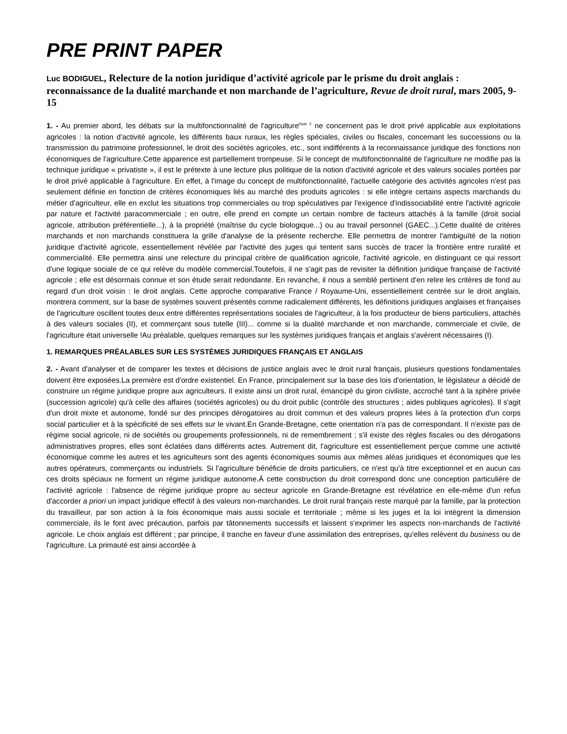PRE PRINT PAPER
Luc BODIGUEL, Relecture de la notion juridique d’activité agricole par le prisme du droit anglais : reconnaissance de la dualité marchande et non marchande de l’agriculture, Revue de droit rural, mars 2005, 9-15
1. - Au premier abord, les débats sur la multifonctionnalité de l'agriculture<sup>Note 2</sup> ne concernent pas le droit privé applicable aux exploitations agricoles : la notion d'activité agricole, les différents baux ruraux, les règles spéciales, civiles ou fiscales, concernant les successions ou la transmission du patrimoine professionnel, le droit des sociétés agricoles, etc., sont indifférents à la reconnaissance juridique des fonctions non économiques de l'agriculture.Cette apparence est partiellement trompeuse. Si le concept de multifonctionnalité de l'agriculture ne modifie pas la technique juridique « privatiste », il est le prétexte à une lecture plus politique de la notion d'activité agricole et des valeurs sociales portées par le droit privé applicable à l'agriculture. En effet, à l'image du concept de multifonctionnalité, l'actuelle catégorie des activités agricoles n'est pas seulement définie en fonction de critères économiques liés au marché des produits agricoles : si elle intègre certains aspects marchands du métier d'agriculteur, elle en exclut les situations trop commerciales ou trop spéculatives par l'exigence d'indissociabilité entre l'activité agricole par nature et l'activité paracommerciale ; en outre, elle prend en compte un certain nombre de facteurs attachés à la famille (droit social agricole, attribution préférentielle...), à la propriété (maîtrise du cycle biologique...) ou au travail personnel (GAEC...).Cette dualité de critères marchands et non marchands constituera la grille d'analyse de la présente recherche. Elle permettra de montrer l'ambiguïté de la notion juridique d'activité agricole, essentiellement révélée par l'activité des juges qui tentent sans succès de tracer la frontière entre ruralité et commercialité. Elle permettra ainsi une relecture du principal critère de qualification agricole, l'activité agricole, en distinguant ce qui ressort d'une logique sociale de ce qui relève du modèle commercial.Toutefois, il ne s'agit pas de revisiter la définition juridique française de l'activité agricole ; elle est désormais connue et son étude serait redondante. En revanche, il nous a semblé pertinent d'en relire les critères de fond au regard d'un droit voisin : le droit anglais. Cette approche comparative France / Royaume-Uni, essentiellement centrée sur le droit anglais, montrera comment, sur la base de systèmes souvent présentés comme radicalement différents, les définitions juridiques anglaises et françaises de l'agriculture oscillent toutes deux entre différentes représentations sociales de l'agriculteur, à la fois producteur de biens particuliers, attachés à des valeurs sociales (II), et commerçant sous tutelle (III)... comme si la dualité marchande et non marchande, commerciale et civile, de l'agriculture était universelle !Au préalable, quelques remarques sur les systèmes juridiques français et anglais s'avèrent nécessaires (I).
1. REMARQUES PRÉALABLES SUR LES SYSTÈMES JURIDIQUES FRANÇAIS ET ANGLAIS
2. - Avant d'analyser et de comparer les textes et décisions de justice anglais avec le droit rural français, plusieurs questions fondamentales doivent être exposées.La première est d'ordre existentiel. En France, principalement sur la base des lois d'orientation, le législateur a décidé de construire un régime juridique propre aux agriculteurs. Il existe ainsi un droit rural, émancipé du giron civiliste, accroché tant à la sphère privée (succession agricole) qu'à celle des affaires (sociétés agricoles) ou du droit public (contrôle des structures ; aides publiques agricoles). Il s'agit d'un droit mixte et autonome, fondé sur des principes dérogatoires au droit commun et des valeurs propres liées à la protection d'un corps social particulier et à la spécificité de ses effets sur le vivant.En Grande-Bretagne, cette orientation n'a pas de correspondant. Il n'existe pas de régime social agricole, ni de sociétés ou groupements professionnels, ni de remembrement ; s'il existe des règles fiscales ou des dérogations administratives propres, elles sont éclatées dans différents actes. Autrement dit, l'agriculture est essentiellement perçue comme une activité économique comme les autres et les agriculteurs sont des agents économiques soumis aux mêmes aléas juridiques et économiques que les autres opérateurs, commerçants ou industriels. Si l'agriculture bénéficie de droits particuliers, ce n'est qu'à titre exceptionnel et en aucun cas ces droits spéciaux ne forment un régime juridique autonome.À cette construction du droit correspond donc une conception particulière de l'activité agricole : l'absence de régime juridique propre au secteur agricole en Grande-Bretagne est révélatrice en elle-même d'un refus d'accorder a priori un impact juridique effectif à des valeurs non-marchandes. Le droit rural français reste marqué par la famille, par la protection du travailleur, par son action à la fois économique mais aussi sociale et territoriale ; même si les juges et la loi intègrent la dimension commerciale, ils le font avec précaution, parfois par tâtonnements successifs et laissent s'exprimer les aspects non-marchands de l'activité agricole. Le choix anglais est différent ; par principe, il tranche en faveur d'une assimilation des entreprises, qu'elles relèvent du business ou de l'agriculture. La primauté est ainsi accordée à